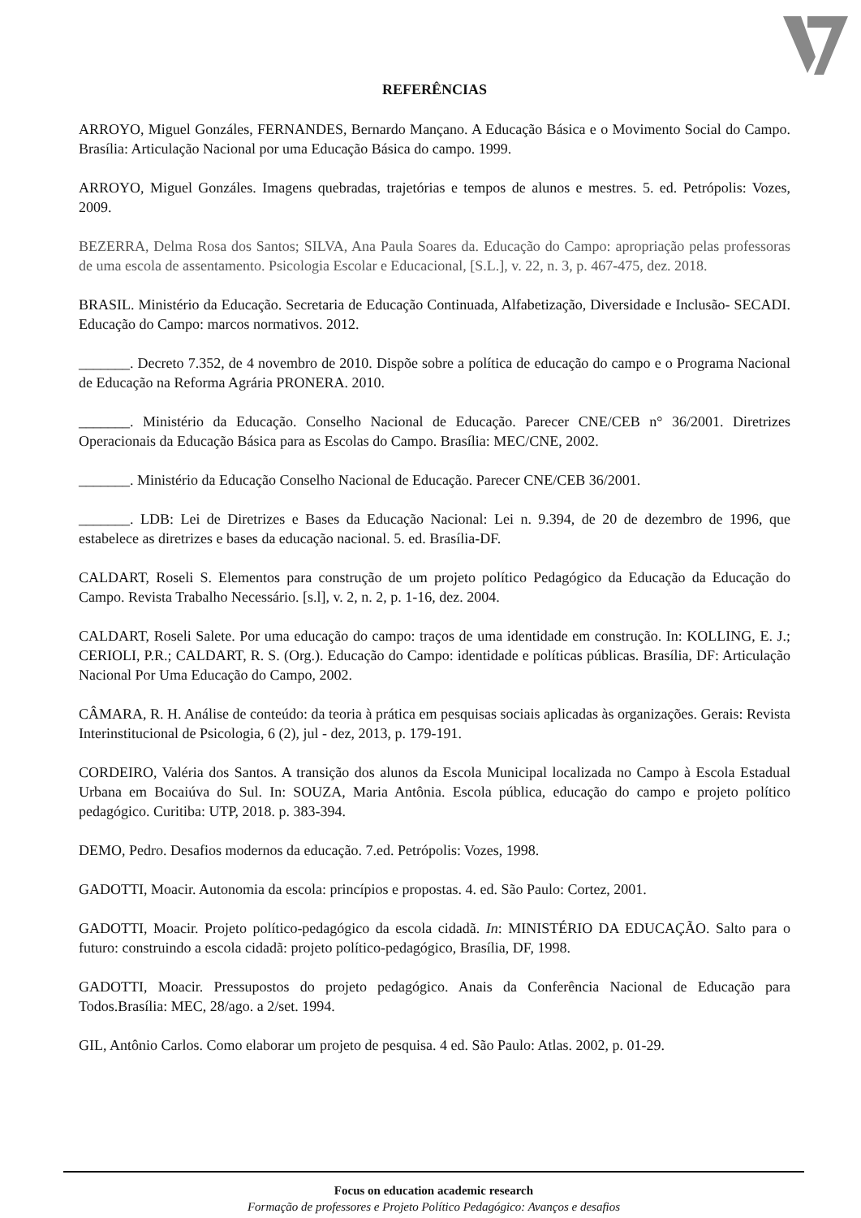REFERÊNCIAS
ARROYO, Miguel Gonzáles, FERNANDES, Bernardo Mançano. A Educação Básica e o Movimento Social do Campo. Brasília: Articulação Nacional por uma Educação Básica do campo. 1999.
ARROYO, Miguel Gonzáles. Imagens quebradas, trajetórias e tempos de alunos e mestres. 5. ed. Petrópolis: Vozes, 2009.
BEZERRA, Delma Rosa dos Santos; SILVA, Ana Paula Soares da. Educação do Campo: apropriação pelas professoras de uma escola de assentamento. Psicologia Escolar e Educacional, [S.L.], v. 22, n. 3, p. 467-475, dez. 2018.
BRASIL. Ministério da Educação. Secretaria de Educação Continuada, Alfabetização, Diversidade e Inclusão- SECADI. Educação do Campo: marcos normativos. 2012.
_______. Decreto 7.352, de 4 novembro de 2010. Dispõe sobre a política de educação do campo e o Programa Nacional de Educação na Reforma Agrária PRONERA. 2010.
_______. Ministério da Educação. Conselho Nacional de Educação. Parecer CNE/CEB n° 36/2001. Diretrizes Operacionais da Educação Básica para as Escolas do Campo. Brasília: MEC/CNE, 2002.
_______. Ministério da Educação Conselho Nacional de Educação. Parecer CNE/CEB 36/2001.
_______. LDB: Lei de Diretrizes e Bases da Educação Nacional: Lei n. 9.394, de 20 de dezembro de 1996, que estabelece as diretrizes e bases da educação nacional. 5. ed. Brasília-DF.
CALDART, Roseli S. Elementos para construção de um projeto político Pedagógico da Educação da Educação do Campo. Revista Trabalho Necessário. [s.l], v. 2, n. 2, p. 1-16, dez. 2004.
CALDART, Roseli Salete. Por uma educação do campo: traços de uma identidade em construção. In: KOLLING, E. J.; CERIOLI, P.R.; CALDART, R. S. (Org.). Educação do Campo: identidade e políticas públicas. Brasília, DF: Articulação Nacional Por Uma Educação do Campo, 2002.
CÂMARA, R. H. Análise de conteúdo: da teoria à prática em pesquisas sociais aplicadas às organizações. Gerais: Revista Interinstitucional de Psicologia, 6 (2), jul - dez, 2013, p. 179-191.
CORDEIRO, Valéria dos Santos. A transição dos alunos da Escola Municipal localizada no Campo à Escola Estadual Urbana em Bocaiúva do Sul. In: SOUZA, Maria Antônia. Escola pública, educação do campo e projeto político pedagógico. Curitiba: UTP, 2018. p. 383-394.
DEMO, Pedro. Desafios modernos da educação. 7.ed. Petrópolis: Vozes, 1998.
GADOTTI, Moacir. Autonomia da escola: princípios e propostas. 4. ed. São Paulo: Cortez, 2001.
GADOTTI, Moacir. Projeto político-pedagógico da escola cidadã. In: MINISTÉRIO DA EDUCAÇÃO. Salto para o futuro: construindo a escola cidadã: projeto político-pedagógico, Brasília, DF, 1998.
GADOTTI, Moacir. Pressupostos do projeto pedagógico. Anais da Conferência Nacional de Educação para Todos.Brasília: MEC, 28/ago. a 2/set. 1994.
GIL, Antônio Carlos. Como elaborar um projeto de pesquisa. 4 ed. São Paulo: Atlas. 2002, p. 01-29.
Focus on education academic research
Formação de professores e Projeto Político Pedagógico: Avanços e desafios